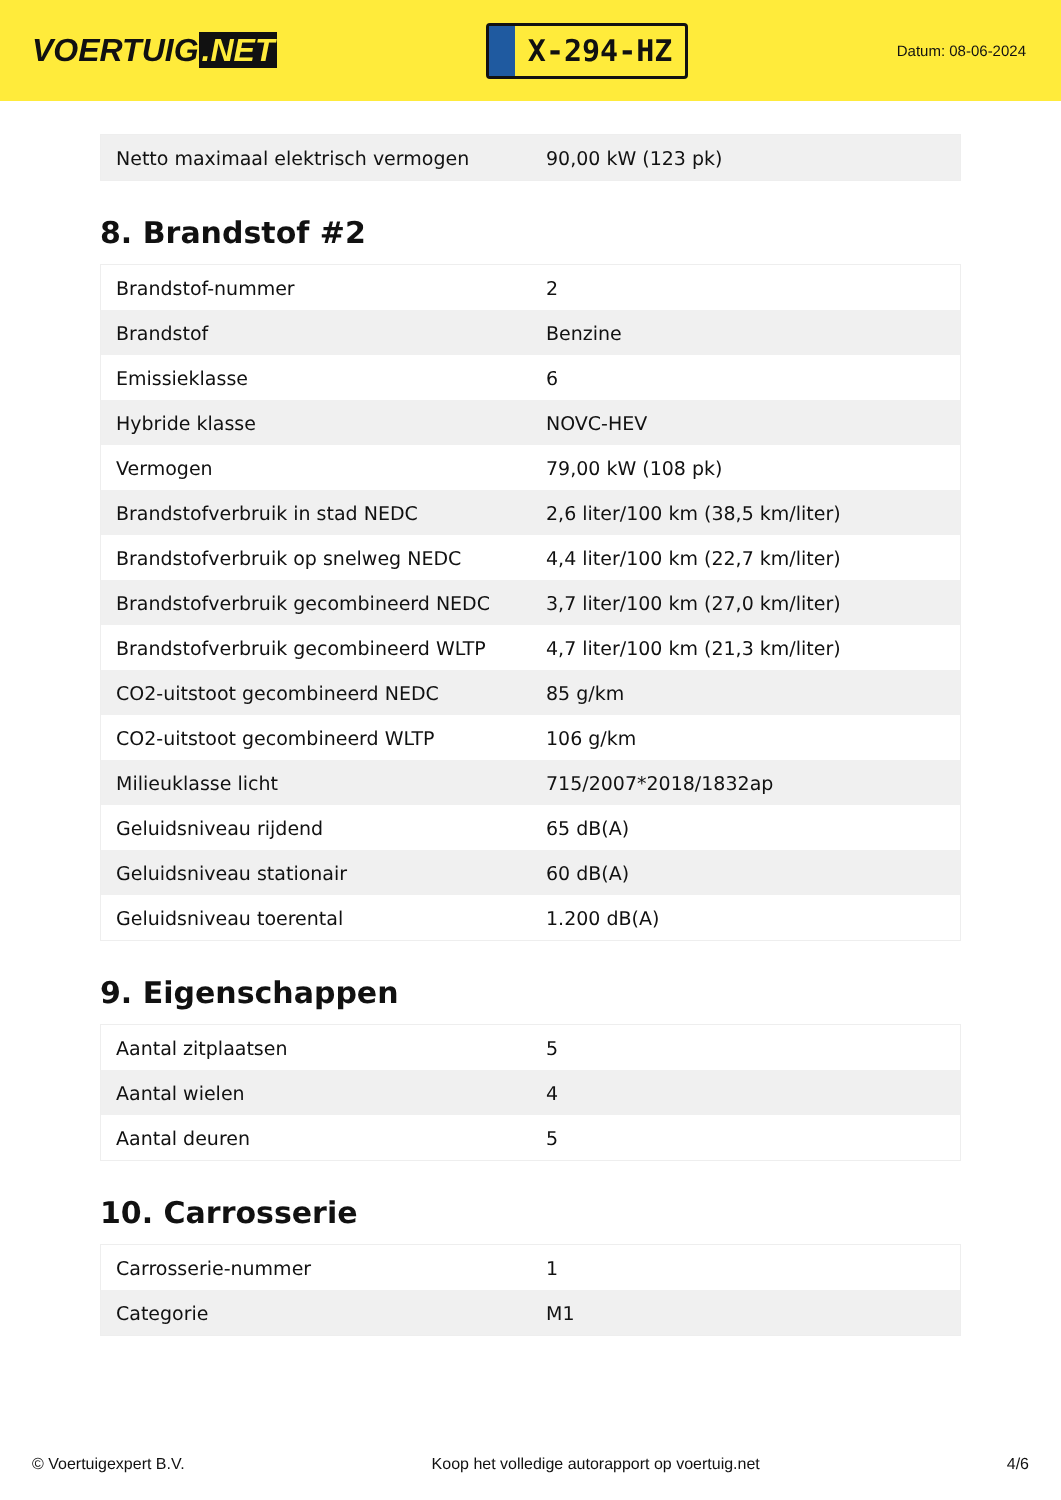VOERTUIG.NET
X-294-HZ
Datum: 08-06-2024
| Netto maximaal elektrisch vermogen | 90,00 kW (123 pk) |
8. Brandstof #2
| Brandstof-nummer | 2 |
| Brandstof | Benzine |
| Emissieklasse | 6 |
| Hybride klasse | NOVC-HEV |
| Vermogen | 79,00 kW (108 pk) |
| Brandstofverbruik in stad NEDC | 2,6 liter/100 km (38,5 km/liter) |
| Brandstofverbruik op snelweg NEDC | 4,4 liter/100 km (22,7 km/liter) |
| Brandstofverbruik gecombineerd NEDC | 3,7 liter/100 km (27,0 km/liter) |
| Brandstofverbruik gecombineerd WLTP | 4,7 liter/100 km (21,3 km/liter) |
| CO2-uitstoot gecombineerd NEDC | 85 g/km |
| CO2-uitstoot gecombineerd WLTP | 106 g/km |
| Milieuklasse licht | 715/2007*2018/1832ap |
| Geluidsniveau rijdend | 65 dB(A) |
| Geluidsniveau stationair | 60 dB(A) |
| Geluidsniveau toerental | 1.200 dB(A) |
9. Eigenschappen
| Aantal zitplaatsen | 5 |
| Aantal wielen | 4 |
| Aantal deuren | 5 |
10. Carrosserie
| Carrosserie-nummer | 1 |
| Categorie | M1 |
© Voertuigexpert B.V. Koop het volledige autorapport op voertuig.net 4/6